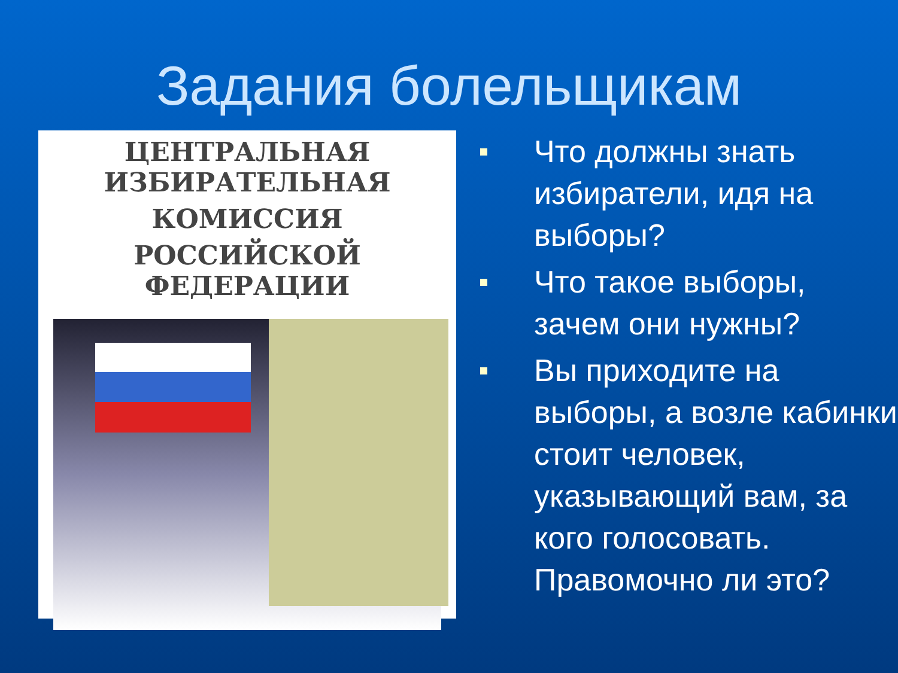Задания болельщикам
ЦЕНТРАЛЬНАЯ ИЗБИРАТЕЛЬНАЯ
КОМИССИЯ
РОССИЙСКОЙ ФЕДЕРАЦИИ
Что должны знать избиратели, идя на выборы?
Что такое выборы, зачем они нужны?
Вы приходите на выборы, а возле кабинки стоит человек, указывающий вам, за кого голосовать. Правомочно ли это?